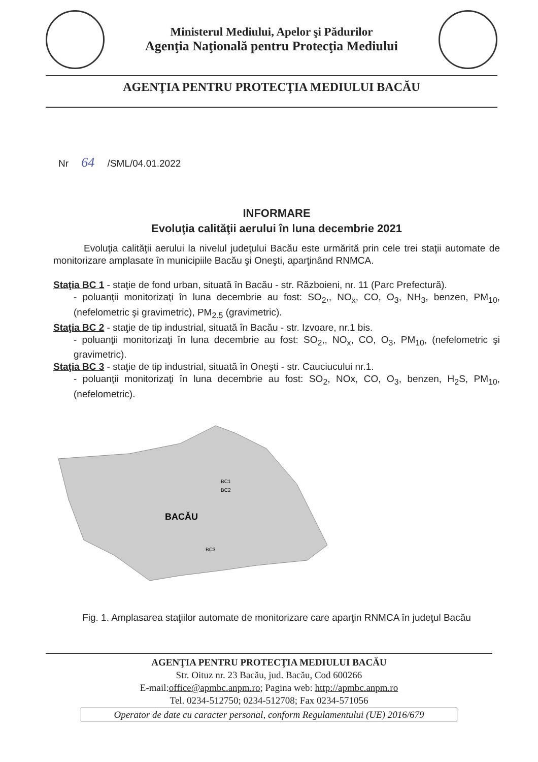Ministerul Mediului, Apelor şi Pădurilor
Agenţia Naţională pentru Protecţia Mediului
AGENŢIA PENTRU PROTECŢIA MEDIULUI BACĂU
Nr 64 /SML/04.01.2022
INFORMARE
Evoluţia calităţii aerului în luna decembrie 2021
Evoluţia calităţii aerului la nivelul judeţului Bacău este urmărită prin cele trei staţii automate de monitorizare amplasate în municipiile Bacău şi Oneşti, aparţinând RNMCA.
Staţia BC 1 - staţie de fond urban, situată în Bacău - str. Războieni, nr. 11 (Parc Prefectură).
- poluanţii monitorizaţi în luna decembrie au fost: SO<sub>2</sub>,, NO<sub>x</sub>, CO, O<sub>3</sub>, NH<sub>3</sub>, benzen, PM<sub>10</sub>, (nefelometric şi gravimetric), PM<sub>2.5</sub> (gravimetric).
Staţia BC 2 - staţie de tip industrial, situată în Bacău - str. Izvoare, nr.1 bis.
- poluanţii monitorizaţi în luna decembrie au fost: SO<sub>2</sub>,, NO<sub>x</sub>, CO, O<sub>3</sub>, PM<sub>10</sub>, (nefelometric şi gravimetric).
Staţia BC 3 - staţie de tip industrial, situată în Oneşti - str. Cauciucului nr.1.
- poluanţii monitorizaţi în luna decembrie au fost: SO<sub>2</sub>, NOx, CO, O<sub>3</sub>, benzen, H<sub>2</sub>S, PM<sub>10</sub>, (nefelometric).
BACĂU
BC1
BC2
BC3
Fig. 1. Amplasarea staţiilor automate de monitorizare care aparţin RNMCA în judeţul Bacău
AGENŢIA PENTRU PROTECŢIA MEDIULUI BACĂU
Str. Oituz nr. 23 Bacău, jud. Bacău, Cod 600266
E-mail:office@apmbc.anpm.ro; Pagina web: http://apmbc.anpm.ro
Tel. 0234-512750; 0234-512708; Fax 0234-571056
Operator de date cu caracter personal, conform Regulamentului (UE) 2016/679